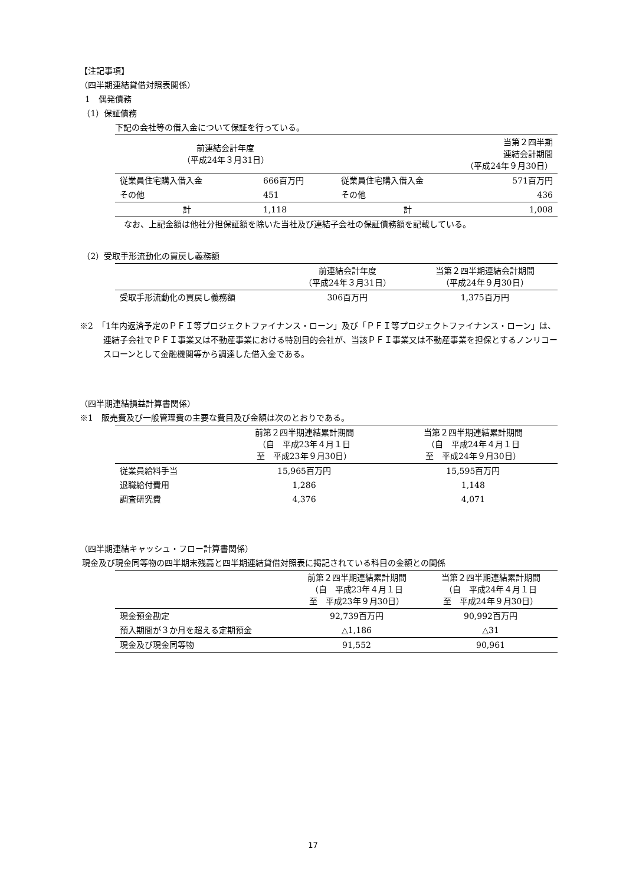【注記事項】
（四半期連結貸借対照表関係）
1　偶発債務
（1）保証債務
下記の会社等の借入金について保証を行っている。
| 前連結会計年度 （平成24年３月31日） | | 当第２四半期 連結会計期間 （平成24年９月30日） | |
| --- | --- | --- | --- |
| 従業員住宅購入借入金 | 666百万円 | 従業員住宅購入借入金 | 571百万円 |
| その他 | 451 | その他 | 436 |
| 計 | 1,118 | 計 | 1,008 |
なお、上記金額は他社分担保証額を除いた当社及び連結子会社の保証債務額を記載している。
（2）受取手形流動化の買戻し義務額
| | 前連結会計年度 （平成24年３月31日） | 当第２四半期連結会計期間 （平成24年９月30日） |
| --- | --- | --- |
| 受取手形流動化の買戻し義務額 | 306百万円 | 1,375百万円 |
※2　「1年内返済予定のＰＦＩ等プロジェクトファイナンス・ローン」及び「ＰＦＩ等プロジェクトファイナンス・ローン」は、連結子会社でＰＦＩ事業又は不動産事業における特別目的会社が、当該ＰＦＩ事業又は不動産事業を担保とするノンリコースローンとして金融機関等から調達した借入金である。
（四半期連結損益計算書関係）
※1　販売費及び一般管理費の主要な費目及び金額は次のとおりである。
| | 前第２四半期連結累計期間 （自 平成23年４月１日 至 平成23年９月30日） | 当第２四半期連結累計期間 （自 平成24年４月１日 至 平成24年９月30日） |
| --- | --- | --- |
| 従業員給料手当 | 15,965百万円 | 15,595百万円 |
| 退職給付費用 | 1,286 | 1,148 |
| 調査研究費 | 4,376 | 4,071 |
（四半期連結キャッシュ・フロー計算書関係）
現金及び現金同等物の四半期末残高と四半期連結貸借対照表に掲記されている科目の金額との関係
| | 前第２四半期連結累計期間 （自 平成23年４月１日 至 平成23年９月30日） | 当第２四半期連結累計期間 （自 平成24年４月１日 至 平成24年９月30日） |
| --- | --- | --- |
| 現金預金勘定 | 92,739百万円 | 90,992百万円 |
| 預入期間が３か月を超える定期預金 | △1,186 | △31 |
| 現金及び現金同等物 | 91,552 | 90,961 |
17